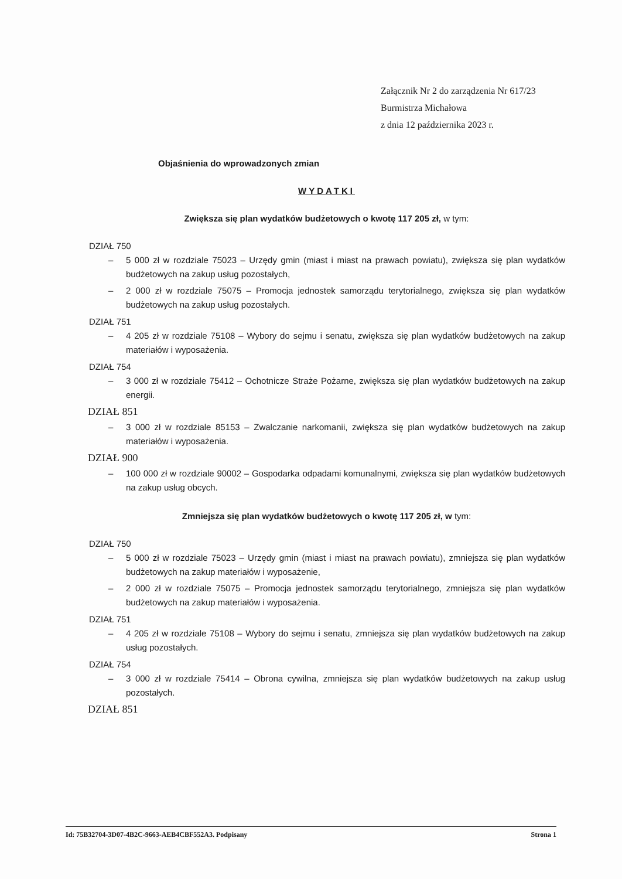Załącznik Nr 2 do zarządzenia Nr 617/23
Burmistrza Michałowa
z dnia 12 października 2023 r.
Objaśnienia do wprowadzonych zmian
WYDATKI
Zwiększa się plan wydatków budżetowych o kwotę 117 205 zł, w tym:
DZIAŁ 750
– 5 000 zł w rozdziale 75023 – Urzędy gmin (miast i miast na prawach powiatu), zwiększa się plan wydatków budżetowych na zakup usług pozostałych,
– 2 000 zł w rozdziale 75075 – Promocja jednostek samorządu terytorialnego, zwiększa się plan wydatków budżetowych na zakup usług pozostałych.
DZIAŁ 751
– 4 205 zł w rozdziale 75108 – Wybory do sejmu i senatu, zwiększa się plan wydatków budżetowych na zakup materiałów i wyposażenia.
DZIAŁ 754
– 3 000 zł w rozdziale 75412 – Ochotnicze Straże Pożarne, zwiększa się plan wydatków budżetowych na zakup energii.
DZIAŁ 851
– 3 000 zł w rozdziale 85153 – Zwalczanie narkomanii, zwiększa się plan wydatków budżetowych na zakup materiałów i wyposażenia.
DZIAŁ 900
– 100 000 zł w rozdziale 90002 – Gospodarka odpadami komunalnymi, zwiększa się plan wydatków budżetowych na zakup usług obcych.
Zmniejsza się plan wydatków budżetowych o kwotę 117 205 zł, w tym:
DZIAŁ 750
– 5 000 zł w rozdziale 75023 – Urzędy gmin (miast i miast na prawach powiatu), zmniejsza się plan wydatków budżetowych na zakup materiałów i wyposażenie,
– 2 000 zł w rozdziale 75075 – Promocja jednostek samorządu terytorialnego, zmniejsza się plan wydatków budżetowych na zakup materiałów i wyposażenia.
DZIAŁ 751
– 4 205 zł w rozdziale 75108 – Wybory do sejmu i senatu, zmniejsza się plan wydatków budżetowych na zakup usług pozostałych.
DZIAŁ 754
– 3 000 zł w rozdziale 75414 – Obrona cywilna, zmniejsza się plan wydatków budżetowych na zakup usług pozostałych.
DZIAŁ 851
Id: 75B32704-3D07-4B2C-9663-AEB4CBF552A3. Podpisany Strona 1